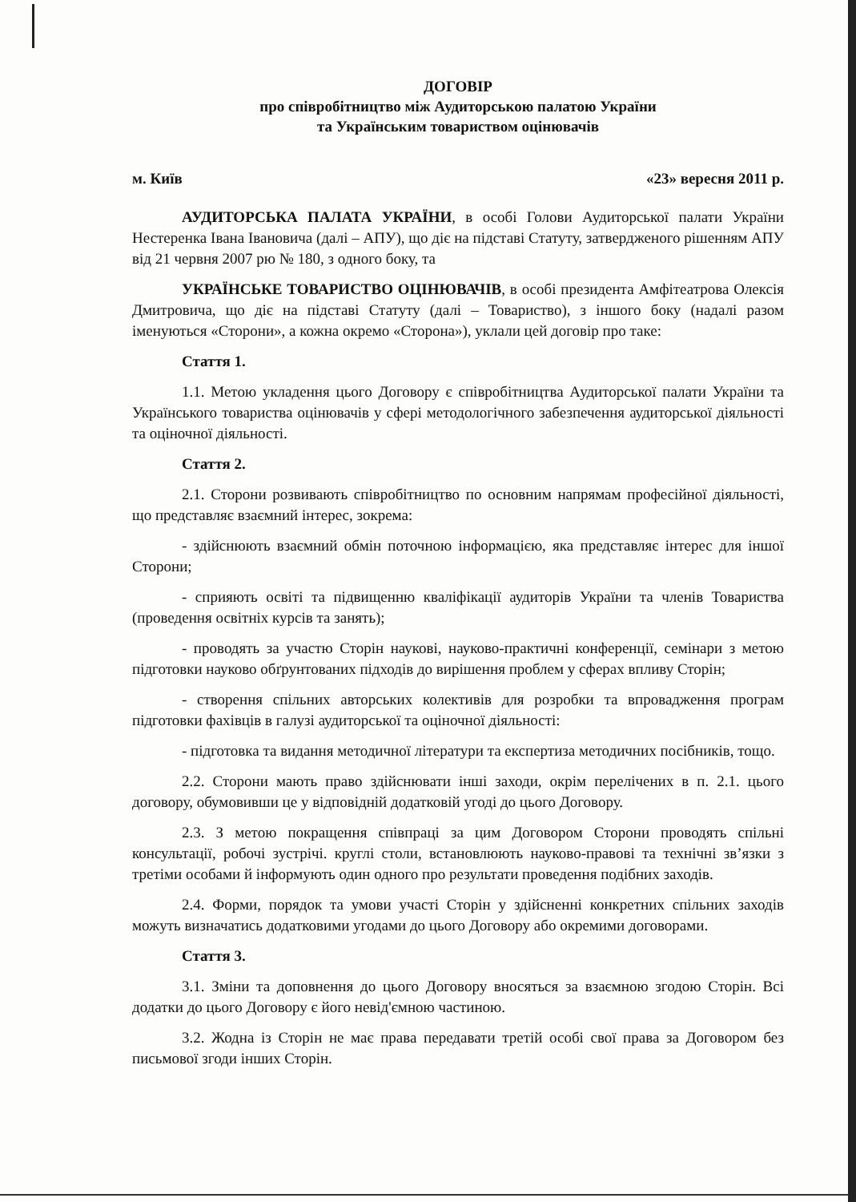ДОГОВІР
про співробітництво між Аудиторською палатою України
та Українським товариством оцінювачів
м. Київ «23» вересня 2011 р.
АУДИТОРСЬКА ПАЛАТА УКРАЇНИ, в особі Голови Аудиторської палати України Нестеренка Івана Івановича (далі – АПУ), що діє на підставі Статуту, затвердженого рішенням АПУ від 21 червня 2007 рю № 180, з одного боку, та
УКРАЇНСЬКЕ ТОВАРИСТВО ОЦІНЮВАЧІВ, в особі президента Амфітеатрова Олексія Дмитровича, що діє на підставі Статуту (далі – Товариство), з іншого боку (надалі разом іменуються «Сторони», а кожна окремо «Сторона»), уклали цей договір про таке:
Стаття 1.
1.1. Метою укладення цього Договору є співробітництва Аудиторської палати України та Українського товариства оцінювачів у сфері методологічного забезпечення аудиторської діяльності та оціночної діяльності.
Стаття 2.
2.1. Сторони розвивають співробітництво по основним напрямам професійної діяльності, що представляє взаємний інтерес, зокрема:
- здійснюють взаємний обмін поточною інформацією, яка представляє інтерес для іншої Сторони;
- сприяють освіті та підвищенню кваліфікації аудиторів України та членів Товариства (проведення освітніх курсів та занять);
- проводять за участю Сторін наукові, науково-практичні конференції, семінари з метою підготовки науково обґрунтованих підходів до вирішення проблем у сферах впливу Сторін;
- створення спільних авторських колективів для розробки та впровадження програм підготовки фахівців в галузі аудиторської та оціночної діяльності:
- підготовка та видання методичної літератури та експертиза методичних посібників, тощо.
2.2. Сторони мають право здійснювати інші заходи, окрім перелічених в п. 2.1. цього договору, обумовивши це у відповідній додатковій угоді до цього Договору.
2.3. З метою покращення співпраці за цим Договором Сторони проводять спільні консультації, робочі зустрічі. круглі столи, встановлюють науково-правові та технічні зв’язки з третіми особами й інформують один одного про результати проведення подібних заходів.
2.4. Форми, порядок та умови участі Сторін у здійсненні конкретних спільних заходів можуть визначатись додатковими угодами до цього Договору або окремими договорами.
Стаття 3.
3.1. Зміни та доповнення до цього Договору вносяться за взаємною згодою Сторін. Всі додатки до цього Договору є його невід'ємною частиною.
3.2. Жодна із Сторін не має права передавати третій особі свої права за Договором без письмової згоди інших Сторін.